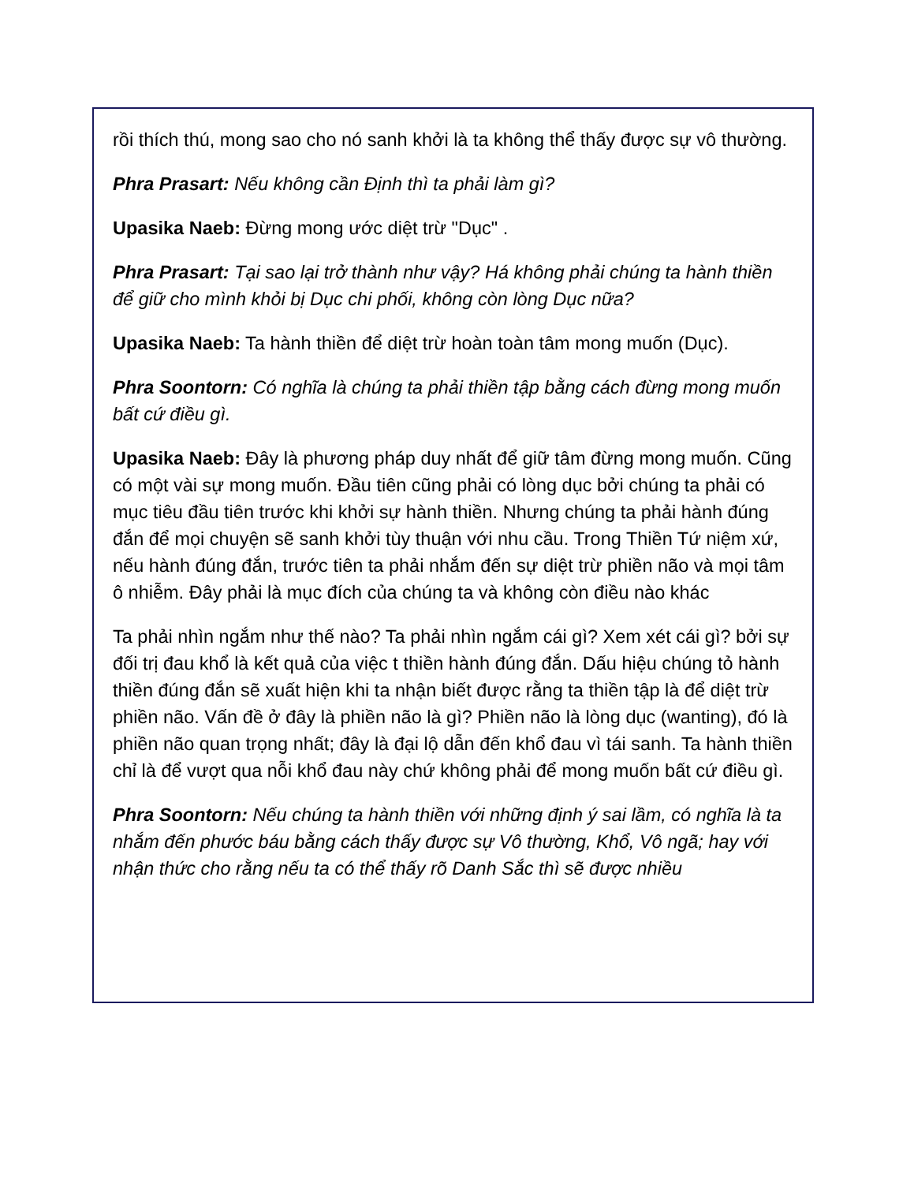rồi thích thú, mong sao cho nó sanh khởi là ta không thể thấy được sự vô thường.
Phra Prasart: Nếu không cần Định thì ta phải làm gì?
Upasika Naeb: Đừng mong ước diệt trừ "Dục" .
Phra Prasart: Tại sao lại trở thành như vậy? Há không phải chúng ta hành thiền để giữ cho mình khỏi bị Dục chi phối, không còn lòng Dục nữa?
Upasika Naeb: Ta hành thiền để diệt trừ hoàn toàn tâm mong muốn (Dục).
Phra Soontorn: Có nghĩa là chúng ta phải thiền tập bằng cách đừng mong muốn bất cứ điều gì.
Upasika Naeb: Đây là phương pháp duy nhất để giữ tâm đừng mong muốn. Cũng có một vài sự mong muốn. Đầu tiên cũng phải có lòng dục bởi chúng ta phải có mục tiêu đầu tiên trước khi khởi sự hành thiền. Nhưng chúng ta phải hành đúng đắn để mọi chuyện sẽ sanh khởi tùy thuận với nhu cầu. Trong Thiền Tứ niệm xứ, nếu hành đúng đắn, trước tiên ta phải nhắm đến sự diệt trừ phiền não và mọi tâm ô nhiễm. Đây phải là mục đích của chúng ta và không còn điều nào khác
Ta phải nhìn ngắm như thế nào? Ta phải nhìn ngắm cái gì? Xem xét cái gì? bởi sự đối trị đau khổ là kết quả của việc t thiền hành đúng đắn. Dấu hiệu chúng tỏ hành thiền đúng đắn sẽ xuất hiện khi ta nhận biết được rằng ta thiền tập là để diệt trừ phiền não. Vấn đề ở đây là phiền não là gì? Phiền não là lòng dục (wanting), đó là phiền não quan trọng nhất; đây là đại lộ dẫn đến khổ đau vì tái sanh. Ta hành thiền chỉ là để vượt qua nỗi khổ đau này chứ không phải để mong muốn bất cứ điều gì.
Phra Soontorn: Nếu chúng ta hành thiền với những định ý sai lầm, có nghĩa là ta nhắm đến phước báu bằng cách thấy được sự Vô thường, Khổ, Vô ngã; hay với nhận thức cho rằng nếu ta có thể thấy rõ Danh Sắc thì sẽ được nhiều